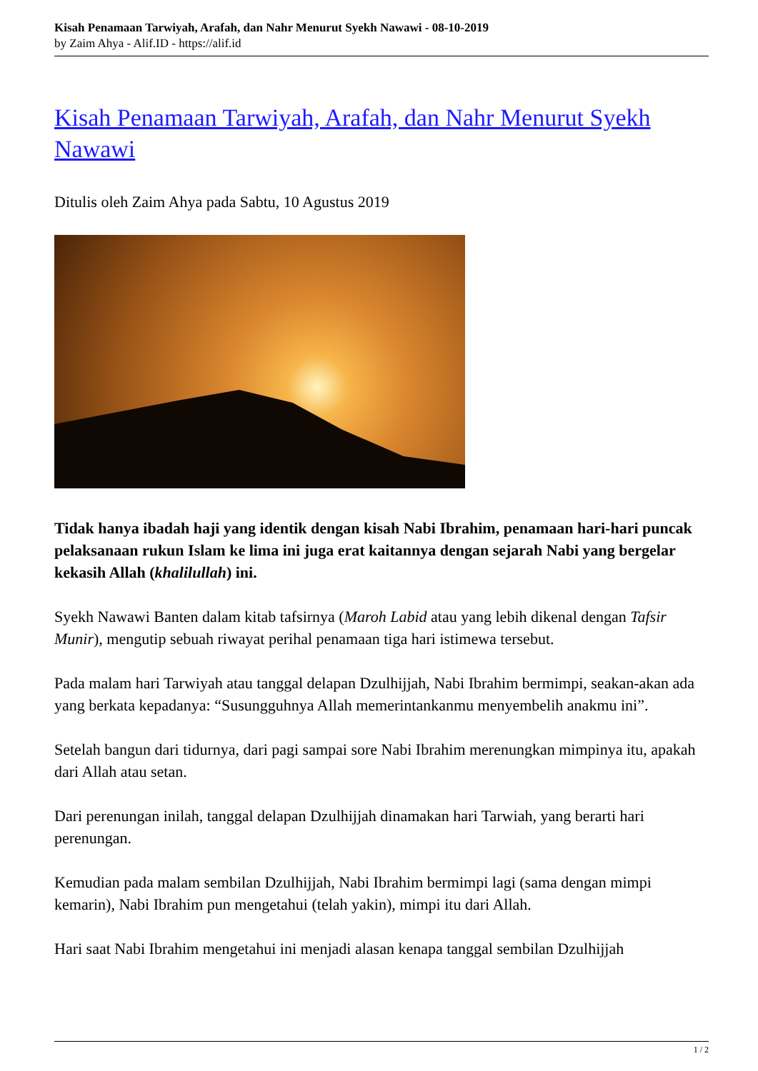Kisah Penamaan Tarwiyah, Arafah, dan Nahr Menurut Syekh Nawawi - 08-10-2019
by Zaim Ahya - Alif.ID - https://alif.id
Kisah Penamaan Tarwiyah, Arafah, dan Nahr Menurut Syekh Nawawi
Ditulis oleh Zaim Ahya pada Sabtu, 10 Agustus 2019
Tidak hanya ibadah haji yang identik dengan kisah Nabi Ibrahim, penamaan hari-hari puncak pelaksanaan rukun Islam ke lima ini juga erat kaitannya dengan sejarah Nabi yang bergelar kekasih Allah (khalilullah) ini.
Syekh Nawawi Banten dalam kitab tafsirnya (Maroh Labid atau yang lebih dikenal dengan Tafsir Munir), mengutip sebuah riwayat perihal penamaan tiga hari istimewa tersebut.
Pada malam hari Tarwiyah atau tanggal delapan Dzulhijjah, Nabi Ibrahim bermimpi, seakan-akan ada yang berkata kepadanya: “Susungguhnya Allah memerintankanmu menyembelih anakmu ini”.
Setelah bangun dari tidurnya, dari pagi sampai sore Nabi Ibrahim merenungkan mimpinya itu, apakah dari Allah atau setan.
Dari perenungan inilah, tanggal delapan Dzulhijjah dinamakan hari Tarwiah, yang berarti hari perenungan.
Kemudian pada malam sembilan Dzulhijjah, Nabi Ibrahim bermimpi lagi (sama dengan mimpi kemarin), Nabi Ibrahim pun mengetahui (telah yakin), mimpi itu dari Allah.
Hari saat Nabi Ibrahim mengetahui ini menjadi alasan kenapa tanggal sembilan Dzulhijjah
1 / 2